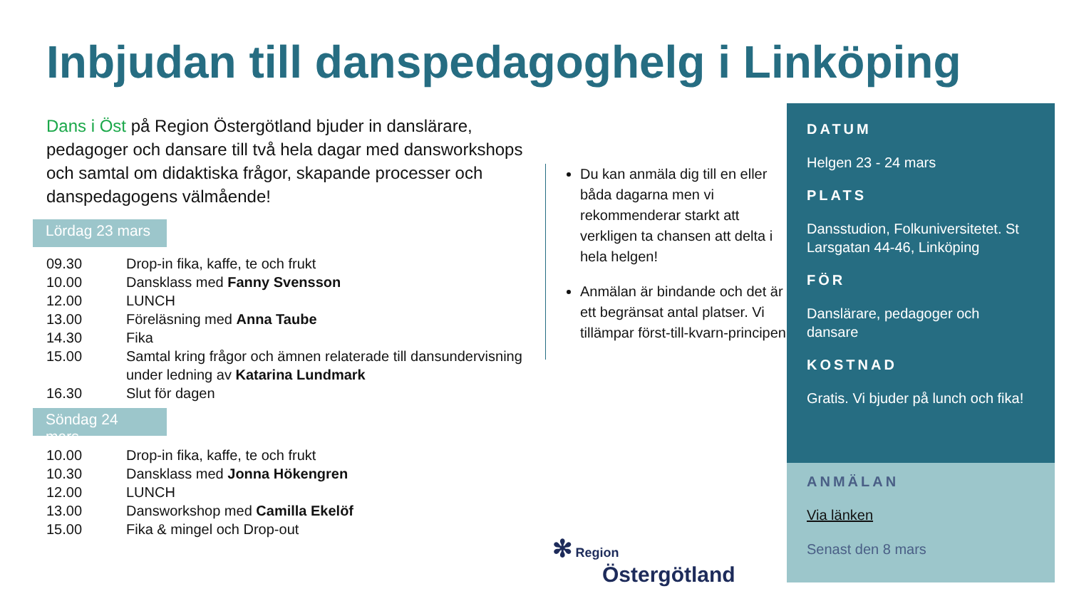Inbjudan till danspedagoghelg i Linköping
Dans i Öst på Region Östergötland bjuder in danslärare, pedagoger och dansare till två hela dagar med dansworkshops och samtal om didaktiska frågor, skapande processer och danspedagogens välmående!
Lördag 23 mars
| 09.30 | Drop-in fika, kaffe, te och frukt |
| 10.00 | Dansklass med Fanny Svensson |
| 12.00 | LUNCH |
| 13.00 | Föreläsning med Anna Taube |
| 14.30 | Fika |
| 15.00 | Samtal kring frågor och ämnen relaterade till dansundervisning under ledning av Katarina Lundmark |
| 16.30 | Slut för dagen |
Söndag 24 mars
| 10.00 | Drop-in fika, kaffe, te och frukt |
| 10.30 | Dansklass med Jonna Hökengren |
| 12.00 | LUNCH |
| 13.00 | Dansworkshop med Camilla Ekelöf |
| 15.00 | Fika & mingel och Drop-out |
Du kan anmäla dig till en eller båda dagarna men vi rekommenderar starkt att verkligen ta chansen att delta i hela helgen!
Anmälan är bindande och det är ett begränsat antal platser. Vi tillämpar först-till-kvarn-principen.
DATUM
Helgen 23 - 24 mars
PLATS
Dansstudion, Folkuniversitetet. St Larsgatan 44-46, Linköping
FÖR
Danslärare, pedagoger och dansare
KOSTNAD
Gratis. Vi bjuder på lunch och fika!
ANMÄLAN
Via länken
Senast den 8 mars
✻ Region
Östergötland